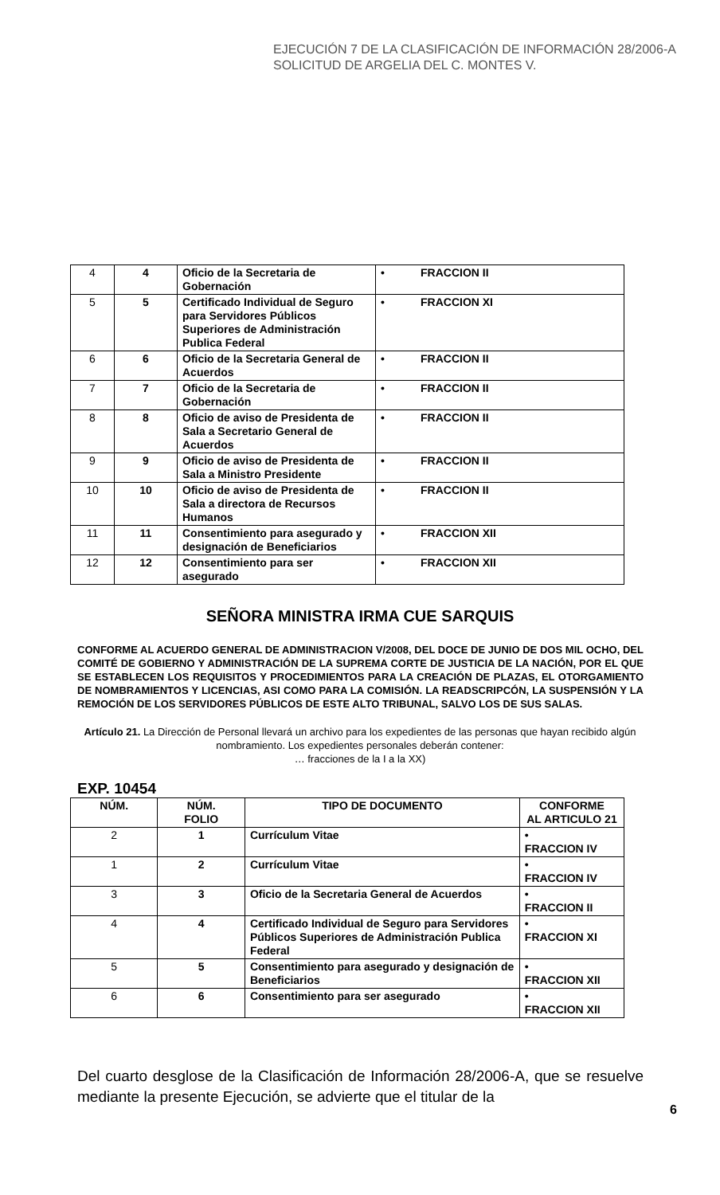EJECUCIÓN 7 DE LA CLASIFICACIÓN DE INFORMACIÓN 28/2006-A
SOLICITUD DE ARGELIA DEL C. MONTES V.
| 4 | 4 | Oficio de la Secretaria de Gobernación | • FRACCION II |
| 5 | 5 | Certificado Individual de Seguro para Servidores Públicos Superiores de Administración Publica Federal | • FRACCION XI |
| 6 | 6 | Oficio de la Secretaria General de Acuerdos | • FRACCION II |
| 7 | 7 | Oficio de la Secretaria de Gobernación | • FRACCION II |
| 8 | 8 | Oficio de aviso de Presidenta de Sala a Secretario General de Acuerdos | • FRACCION II |
| 9 | 9 | Oficio de aviso de Presidenta de Sala a Ministro Presidente | • FRACCION II |
| 10 | 10 | Oficio de aviso de Presidenta de Sala a directora de Recursos Humanos | • FRACCION II |
| 11 | 11 | Consentimiento para asegurado y designación de Beneficiarios | • FRACCION XII |
| 12 | 12 | Consentimiento para ser asegurado | • FRACCION XII |
SEÑORA MINISTRA IRMA CUE SARQUIS
CONFORME AL ACUERDO GENERAL DE ADMINISTRACION V/2008, DEL DOCE DE JUNIO DE DOS MIL OCHO, DEL COMITÉ DE GOBIERNO Y ADMINISTRACIÓN DE LA SUPREMA CORTE DE JUSTICIA DE LA NACIÓN, POR EL QUE SE ESTABLECEN LOS REQUISITOS Y PROCEDIMIENTOS PARA LA CREACIÓN DE PLAZAS, EL OTORGAMIENTO DE NOMBRAMIENTOS Y LICENCIAS, ASI COMO PARA LA COMISIÓN. LA READSCRIPCÓN, LA SUSPENSIÓN Y LA REMOCIÓN DE LOS SERVIDORES PÚBLICOS DE ESTE ALTO TRIBUNAL, SALVO LOS DE SUS SALAS.
Artículo 21. La Dirección de Personal llevará un archivo para los expedientes de las personas que hayan recibido algún nombramiento. Los expedientes personales deberán contener:
… fracciones de la I a la XX)
EXP. 10454
| NÚM. | NÚM. FOLIO | TIPO DE DOCUMENTO | CONFORME AL ARTICULO 21 |
| 2 | 1 | Currículum Vitae | • FRACCION IV |
| 1 | 2 | Currículum Vitae | • FRACCION IV |
| 3 | 3 | Oficio de la Secretaria General de Acuerdos | • FRACCION II |
| 4 | 4 | Certificado Individual de Seguro para Servidores Públicos Superiores de Administración Publica Federal | • FRACCION XI |
| 5 | 5 | Consentimiento para asegurado y designación de Beneficiarios | • FRACCION XII |
| 6 | 6 | Consentimiento para ser asegurado | • FRACCION XII |
Del cuarto desglose de la Clasificación de Información 28/2006-A, que se resuelve mediante la presente Ejecución, se advierte que el titular de la
6